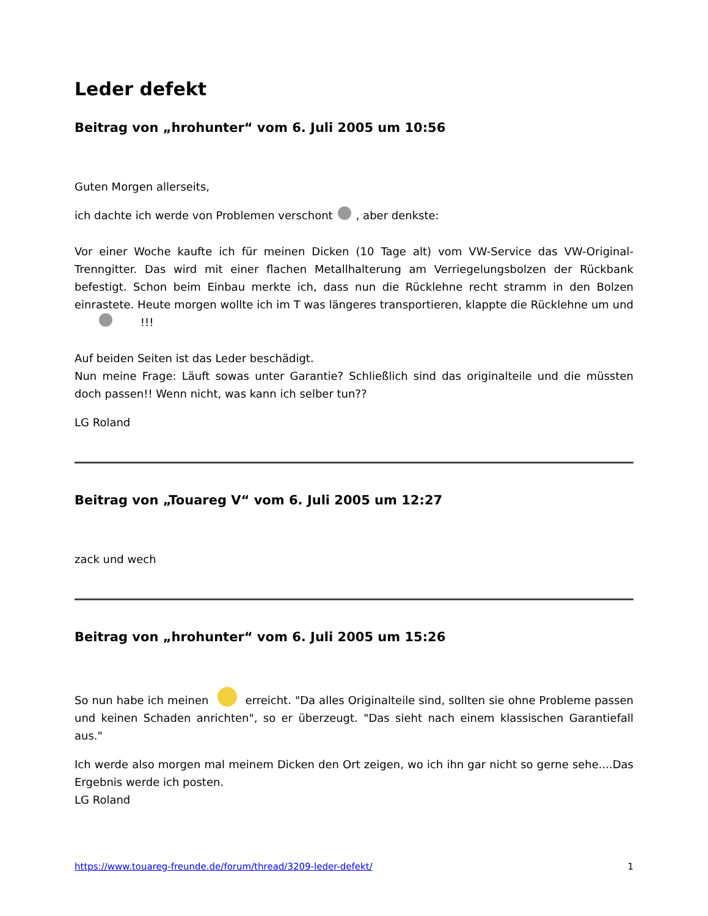Leder defekt
Beitrag von „hrohunter“ vom 6. Juli 2005 um 10:56
Guten Morgen allerseits,
ich dachte ich werde von Problemen verschont , aber denkste:
Vor einer Woche kaufte ich für meinen Dicken (10 Tage alt) vom VW-Service das VW-Original-Trenngitter. Das wird mit einer flachen Metallhalterung am Verriegelungsbolzen der Rückbank befestigt. Schon beim Einbau merkte ich, dass nun die Rücklehne recht stramm in den Bolzen einrastete. Heute morgen wollte ich im T was längeres transportieren, klappte die Rücklehne um und !!!
Auf beiden Seiten ist das Leder beschädigt.
Nun meine Frage: Läuft sowas unter Garantie? Schließlich sind das originalteile und die müssten doch passen!! Wenn nicht, was kann ich selber tun??
LG Roland
Beitrag von „Touareg V“ vom 6. Juli 2005 um 12:27
zack und wech
Beitrag von „hrohunter“ vom 6. Juli 2005 um 15:26
So nun habe ich meinen erreicht. "Da alles Originalteile sind, sollten sie ohne Probleme passen und keinen Schaden anrichten", so er überzeugt. "Das sieht nach einem klassischen Garantiefall aus."
Ich werde also morgen mal meinem Dicken den Ort zeigen, wo ich ihn gar nicht so gerne sehe....Das Ergebnis werde ich posten.
LG Roland
https://www.touareg-freunde.de/forum/thread/3209-leder-defekt/ 1